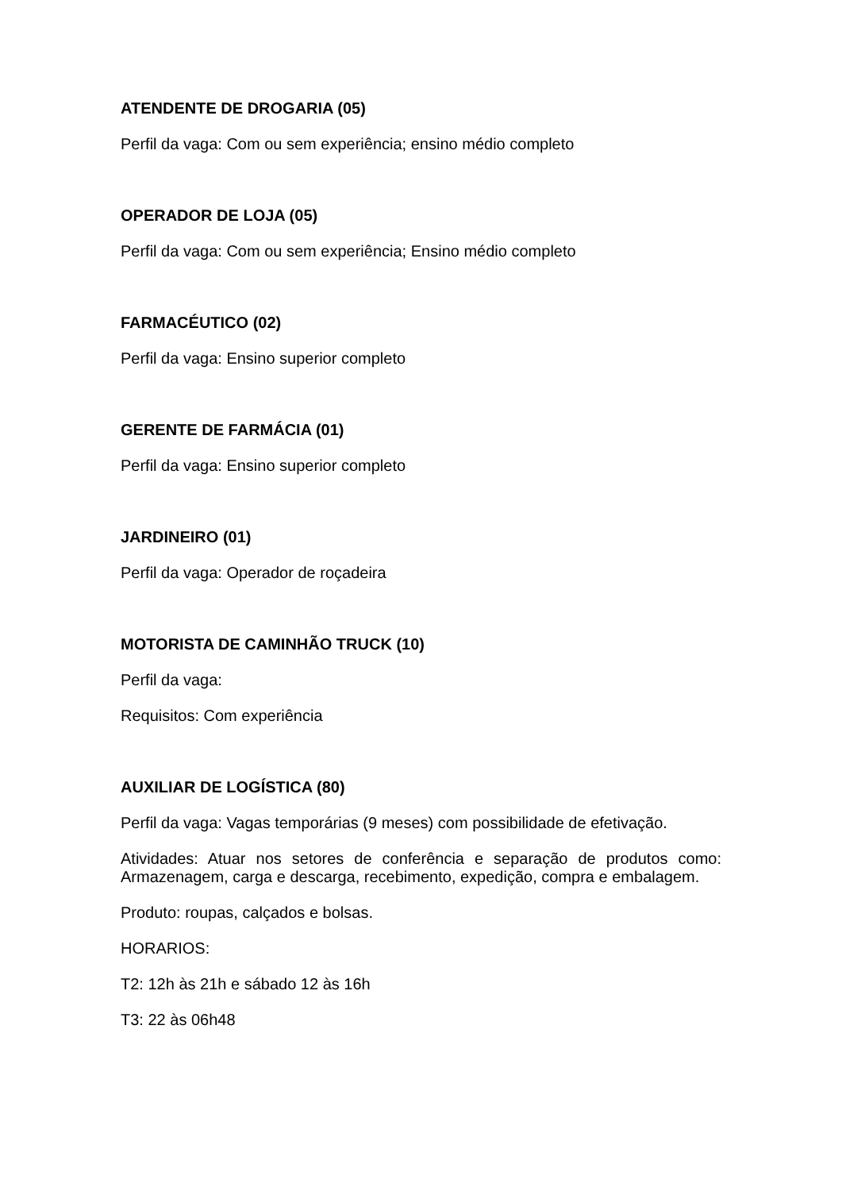ATENDENTE DE DROGARIA (05)
Perfil da vaga: Com ou sem experiência; ensino médio completo
OPERADOR DE LOJA (05)
Perfil da vaga: Com ou sem experiência; Ensino médio completo
FARMACÉUTICO (02)
Perfil da vaga: Ensino superior completo
GERENTE DE FARMÁCIA (01)
Perfil da vaga: Ensino superior completo
JARDINEIRO (01)
Perfil da vaga: Operador de roçadeira
MOTORISTA DE CAMINHÃO TRUCK (10)
Perfil da vaga:
Requisitos: Com experiência
AUXILIAR DE LOGÍSTICA (80)
Perfil da vaga: Vagas temporárias (9 meses) com possibilidade de efetivação.
Atividades: Atuar nos setores de conferência e separação de produtos como: Armazenagem, carga e descarga, recebimento, expedição, compra e embalagem.
Produto: roupas, calçados e bolsas.
HORARIOS:
T2: 12h às 21h e sábado 12 às 16h
T3: 22 às 06h48